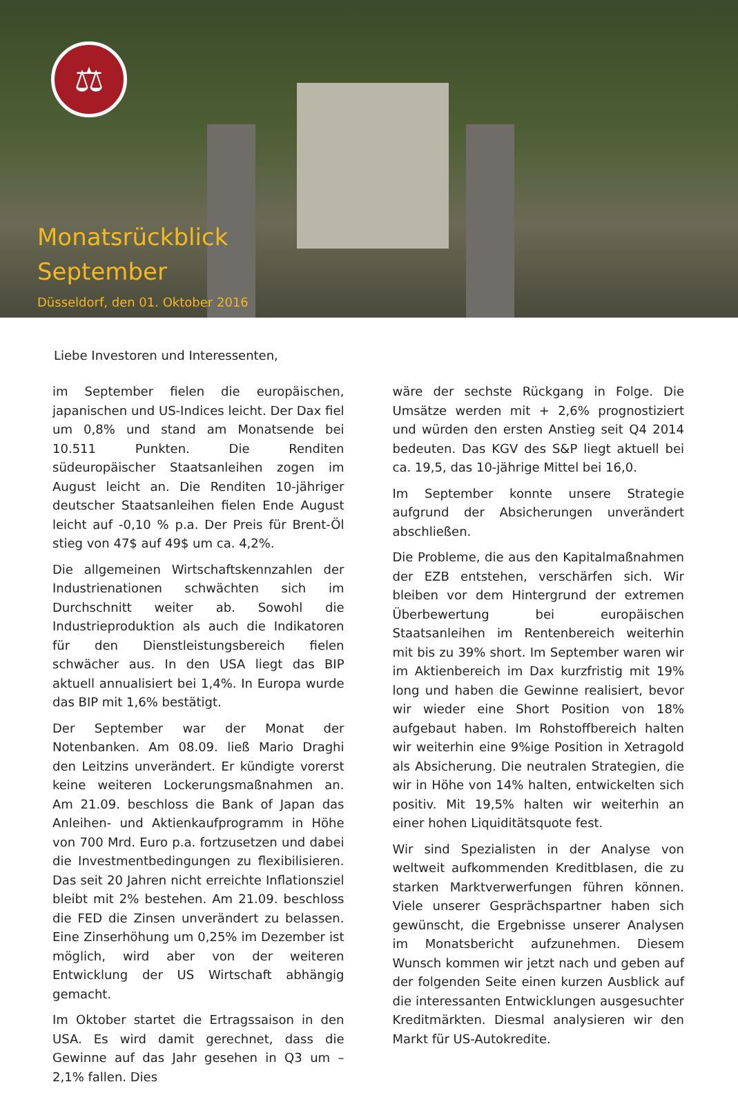⚖
Monatsrückblick
September
Düsseldorf, den 01. Oktober 2016
Liebe Investoren und Interessenten,
im September fielen die europäischen, japanischen und US-Indices leicht. Der Dax fiel um 0,8% und stand am Monatsende bei 10.511 Punkten. Die Renditen südeuropäischer Staatsanleihen zogen im August leicht an. Die Renditen 10-jähriger deutscher Staatsanleihen fielen Ende August leicht auf -0,10 % p.a. Der Preis für Brent-Öl stieg von 47$ auf 49$ um ca. 4,2%.
Die allgemeinen Wirtschaftskennzahlen der Industrienationen schwächten sich im Durchschnitt weiter ab. Sowohl die Industrieproduktion als auch die Indikatoren für den Dienstleistungsbereich fielen schwächer aus. In den USA liegt das BIP aktuell annualisiert bei 1,4%. In Europa wurde das BIP mit 1,6% bestätigt.
Der September war der Monat der Notenbanken. Am 08.09. ließ Mario Draghi den Leitzins unverändert. Er kündigte vorerst keine weiteren Lockerungsmaßnahmen an. Am 21.09. beschloss die Bank of Japan das Anleihen- und Aktienkaufprogramm in Höhe von 700 Mrd. Euro p.a. fortzusetzen und dabei die Investmentbedingungen zu flexibilisieren. Das seit 20 Jahren nicht erreichte Inflationsziel bleibt mit 2% bestehen. Am 21.09. beschloss die FED die Zinsen unverändert zu belassen. Eine Zinserhöhung um 0,25% im Dezember ist möglich, wird aber von der weiteren Entwicklung der US Wirtschaft abhängig gemacht.
Im Oktober startet die Ertragssaison in den USA. Es wird damit gerechnet, dass die Gewinne auf das Jahr gesehen in Q3 um –2,1% fallen. Dies
wäre der sechste Rückgang in Folge. Die Umsätze werden mit + 2,6% prognostiziert und würden den ersten Anstieg seit Q4 2014 bedeuten. Das KGV des S&P liegt aktuell bei ca. 19,5, das 10-jährige Mittel bei 16,0.
Im September konnte unsere Strategie aufgrund der Absicherungen unverändert abschließen.
Die Probleme, die aus den Kapitalmaßnahmen der EZB entstehen, verschärfen sich. Wir bleiben vor dem Hintergrund der extremen Überbewertung bei europäischen Staatsanleihen im Rentenbereich weiterhin mit bis zu 39% short. Im September waren wir im Aktienbereich im Dax kurzfristig mit 19% long und haben die Gewinne realisiert, bevor wir wieder eine Short Position von 18% aufgebaut haben. Im Rohstoffbereich halten wir weiterhin eine 9%ige Position in Xetragold als Absicherung. Die neutralen Strategien, die wir in Höhe von 14% halten, entwickelten sich positiv. Mit 19,5% halten wir weiterhin an einer hohen Liquiditätsquote fest.
Wir sind Spezialisten in der Analyse von weltweit aufkommenden Kreditblasen, die zu starken Marktverwerfungen führen können. Viele unserer Gesprächspartner haben sich gewünscht, die Ergebnisse unserer Analysen im Monatsbericht aufzunehmen. Diesem Wunsch kommen wir jetzt nach und geben auf der folgenden Seite einen kurzen Ausblick auf die interessanten Entwicklungen ausgesuchter Kreditmärkten. Diesmal analysieren wir den Markt für US-Autokredite.